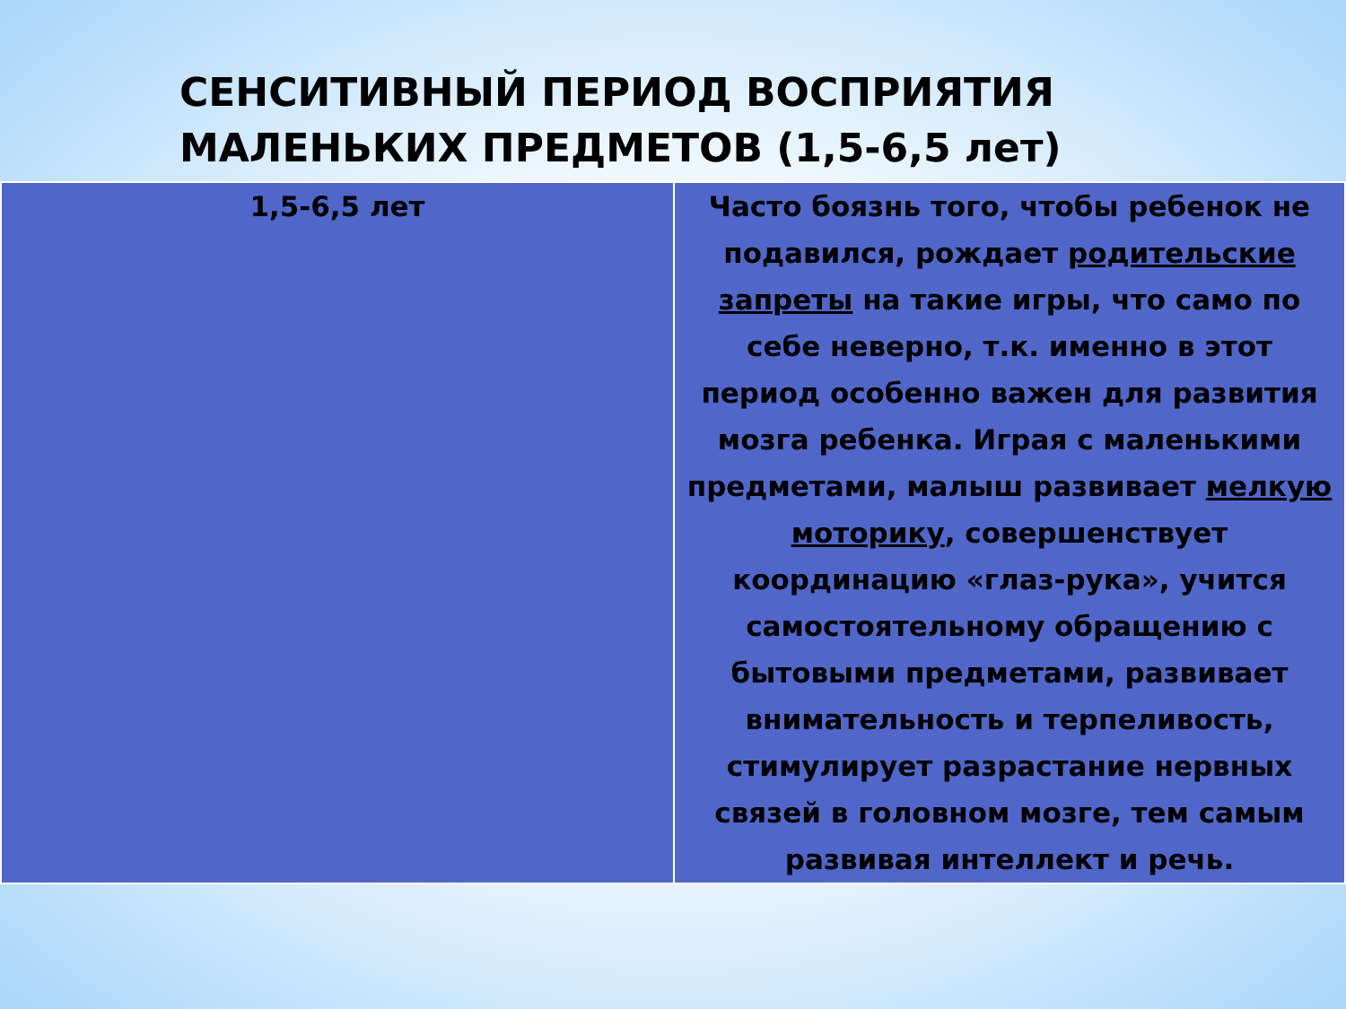СЕНСИТИВНЫЙ ПЕРИОД ВОСПРИЯТИЯ
МАЛЕНЬКИХ ПРЕДМЕТОВ (1,5-6,5 лет)
| 1,5-6,5 лет | Часто боязнь того, чтобы ребенок не подавился, рождает родительские запреты на такие игры, что само по себе неверно, т.к. именно в этот период особенно важен для развития мозга ребенка. Играя с маленькими предметами, малыш развивает мелкую моторику , совершенствует координацию «глаз-рука», учится самостоятельному обращению с бытовыми предметами, развивает внимательность и терпеливость, стимулирует разрастание нервных связей в головном мозге, тем самым развивая интеллект и речь. |